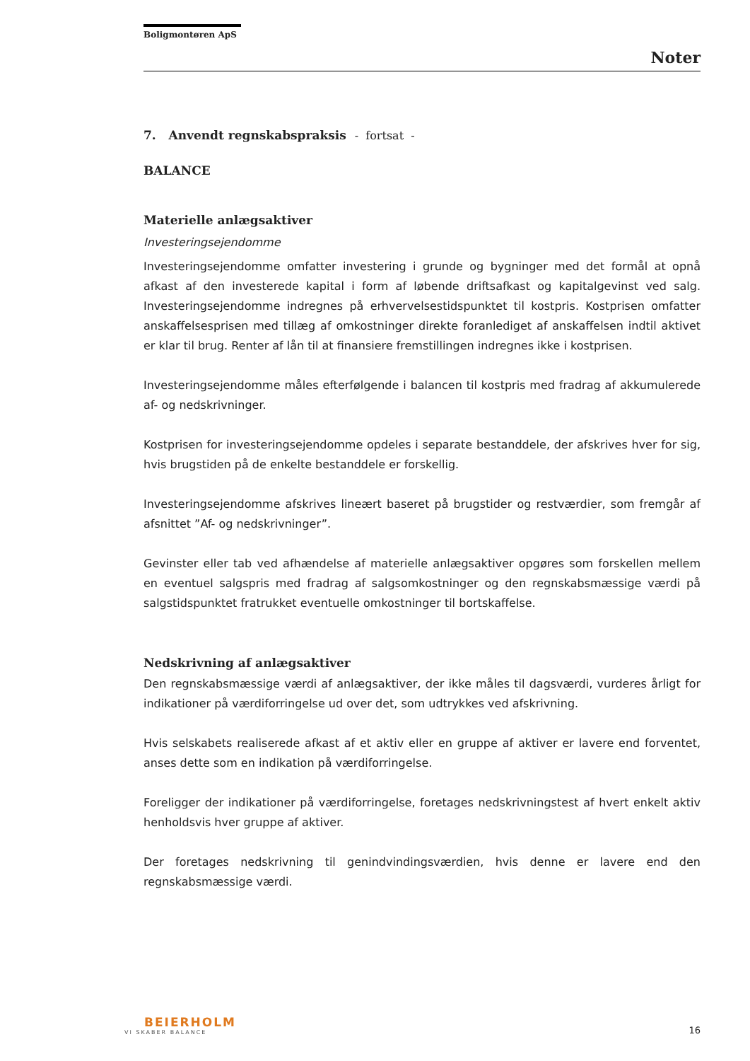Boligmontøren ApS
Noter
7. Anvendt regnskabspraksis - fortsat -
BALANCE
Materielle anlægsaktiver
Investeringsejendomme
Investeringsejendomme omfatter investering i grunde og bygninger med det formål at opnå afkast af den investerede kapital i form af løbende driftsafkast og kapitalgevinst ved salg. Investeringsejendomme indregnes på erhvervelsestidspunktet til kostpris. Kostprisen omfatter anskaffelsesprisen med tillæg af omkostninger direkte foranlediget af anskaffelsen indtil aktivet er klar til brug. Renter af lån til at finansiere fremstillingen indregnes ikke i kostprisen.
Investeringsejendomme måles efterfølgende i balancen til kostpris med fradrag af akkumulerede af- og nedskrivninger.
Kostprisen for investeringsejendomme opdeles i separate bestanddele, der afskrives hver for sig, hvis brugstiden på de enkelte bestanddele er forskellig.
Investeringsejendomme afskrives lineært baseret på brugstider og restværdier, som fremgår af afsnittet ”Af- og nedskrivninger”.
Gevinster eller tab ved afhændelse af materielle anlægsaktiver opgøres som forskellen mellem en eventuel salgspris med fradrag af salgsomkostninger og den regnskabsmæssige værdi på salgstidspunktet fratrukket eventuelle omkostninger til bortskaffelse.
Nedskrivning af anlægsaktiver
Den regnskabsmæssige værdi af anlægsaktiver, der ikke måles til dagsværdi, vurderes årligt for indikationer på værdiforringelse ud over det, som udtrykkes ved afskrivning.
Hvis selskabets realiserede afkast af et aktiv eller en gruppe af aktiver er lavere end forventet, anses dette som en indikation på værdiforringelse.
Foreligger der indikationer på værdiforringelse, foretages nedskrivningstest af hvert enkelt aktiv henholdsvis hver gruppe af aktiver.
Der foretages nedskrivning til genindvindingsværdien, hvis denne er lavere end den regnskabsmæssige værdi.
BEIERHOLM
VI SKABER BALANCE
16